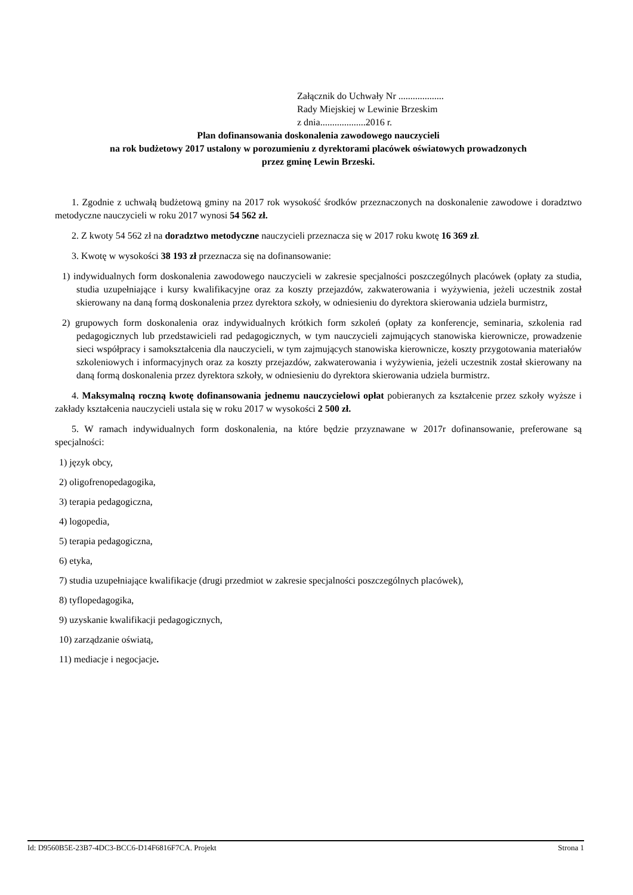Załącznik do Uchwały Nr ...................
Rady Miejskiej w Lewinie Brzeskim
z dnia...................2016 r.
Plan dofinansowania doskonalenia zawodowego nauczycieli
na rok budżetowy 2017 ustalony w porozumieniu z dyrektorami placówek oświatowych prowadzonych
przez gminę Lewin Brzeski.
1. Zgodnie z uchwałą budżetową gminy na 2017 rok wysokość środków przeznaczonych na doskonalenie zawodowe i doradztwo metodyczne nauczycieli w roku 2017 wynosi 54 562 zł.
2. Z kwoty 54 562 zł na doradztwo metodyczne nauczycieli przeznacza się w 2017 roku kwotę 16 369 zł.
3. Kwotę w wysokości 38 193 zł przeznacza się na dofinansowanie:
1) indywidualnych form doskonalenia zawodowego nauczycieli w zakresie specjalności poszczególnych placówek (opłaty za studia, studia uzupełniające i kursy kwalifikacyjne oraz za koszty przejazdów, zakwaterowania i wyżywienia, jeżeli uczestnik został skierowany na daną formą doskonalenia przez dyrektora szkoły, w odniesieniu do dyrektora skierowania udziela burmistrz,
2) grupowych form doskonalenia oraz indywidualnych krótkich form szkoleń (opłaty za konferencje, seminaria, szkolenia rad pedagogicznych lub przedstawicieli rad pedagogicznych, w tym nauczycieli zajmujących stanowiska kierownicze, prowadzenie sieci współpracy i samokształcenia dla nauczycieli, w tym zajmujących stanowiska kierownicze, koszty przygotowania materiałów szkoleniowych i informacyjnych oraz za koszty przejazdów, zakwaterowania i wyżywienia, jeżeli uczestnik został skierowany na daną formą doskonalenia przez dyrektora szkoły, w odniesieniu do dyrektora skierowania udziela burmistrz.
4. Maksymalną roczną kwotę dofinansowania jednemu nauczycielowi opłat pobieranych za kształcenie przez szkoły wyższe i zakłady kształcenia nauczycieli ustala się w roku 2017 w wysokości 2 500 zł.
5. W ramach indywidualnych form doskonalenia, na które będzie przyznawane w 2017r dofinansowanie, preferowane są specjalności:
1) język obcy,
2) oligofrenopedagogika,
3) terapia pedagogiczna,
4) logopedia,
5) terapia pedagogiczna,
6) etyka,
7) studia uzupełniające kwalifikacje (drugi przedmiot w zakresie specjalności poszczególnych placówek),
8) tyflopedagogika,
9) uzyskanie kwalifikacji pedagogicznych,
10) zarządzanie oświatą,
11) mediacje i negocjacje.
Id: D9560B5E-23B7-4DC3-BCC6-D14F6816F7CA. Projekt Strona 1